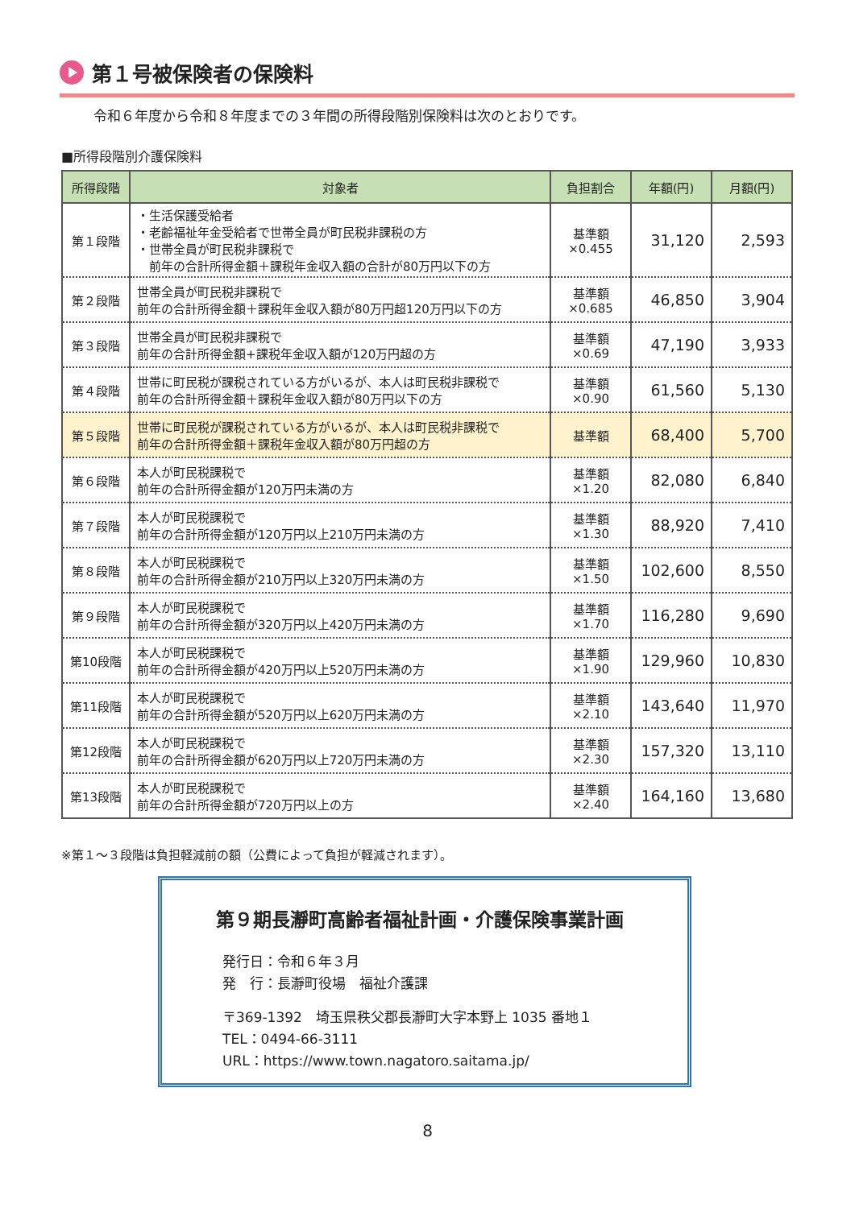第１号被保険者の保険料
令和６年度から令和８年度までの３年間の所得段階別保険料は次のとおりです。
■所得段階別介護保険料
| 所得段階 | 対象者 | 負担割合 | 年額(円) | 月額(円) |
| --- | --- | --- | --- | --- |
| 第１段階 | ・生活保護受給者 ・老齢福祉年金受給者で世帯全員が町民税非課税の方 ・世帯全員が町民税非課税で 前年の合計所得金額＋課税年金収入額の合計が80万円以下の方 | 基準額 ×0.455 | 31,120 | 2,593 |
| 第２段階 | 世帯全員が町民税非課税で 前年の合計所得金額＋課税年金収入額が80万円超120万円以下の方 | 基準額 ×0.685 | 46,850 | 3,904 |
| 第３段階 | 世帯全員が町民税非課税で 前年の合計所得金額+課税年金収入額が120万円超の方 | 基準額 ×0.69 | 47,190 | 3,933 |
| 第４段階 | 世帯に町民税が課税されている方がいるが、本人は町民税非課税で 前年の合計所得金額＋課税年金収入額が80万円以下の方 | 基準額 ×0.90 | 61,560 | 5,130 |
| 第５段階 | 世帯に町民税が課税されている方がいるが、本人は町民税非課税で 前年の合計所得金額＋課税年金収入額が80万円超の方 | 基準額 | 68,400 | 5,700 |
| 第６段階 | 本人が町民税課税で 前年の合計所得金額が120万円未満の方 | 基準額 ×1.20 | 82,080 | 6,840 |
| 第７段階 | 本人が町民税課税で 前年の合計所得金額が120万円以上210万円未満の方 | 基準額 ×1.30 | 88,920 | 7,410 |
| 第８段階 | 本人が町民税課税で 前年の合計所得金額が210万円以上320万円未満の方 | 基準額 ×1.50 | 102,600 | 8,550 |
| 第９段階 | 本人が町民税課税で 前年の合計所得金額が320万円以上420万円未満の方 | 基準額 ×1.70 | 116,280 | 9,690 |
| 第10段階 | 本人が町民税課税で 前年の合計所得金額が420万円以上520万円未満の方 | 基準額 ×1.90 | 129,960 | 10,830 |
| 第11段階 | 本人が町民税課税で 前年の合計所得金額が520万円以上620万円未満の方 | 基準額 ×2.10 | 143,640 | 11,970 |
| 第12段階 | 本人が町民税課税で 前年の合計所得金額が620万円以上720万円未満の方 | 基準額 ×2.30 | 157,320 | 13,110 |
| 第13段階 | 本人が町民税課税で 前年の合計所得金額が720万円以上の方 | 基準額 ×2.40 | 164,160 | 13,680 |
※第１～３段階は負担軽減前の額（公費によって負担が軽減されます）。
第９期長瀞町高齢者福祉計画・介護保険事業計画
発行日：令和６年３月
発　行：長瀞町役場　福祉介護課
〒369-1392　埼玉県秩父郡長瀞町大字本野上 1035 番地１
TEL：0494-66-3111
URL：https://www.town.nagatoro.saitama.jp/
8